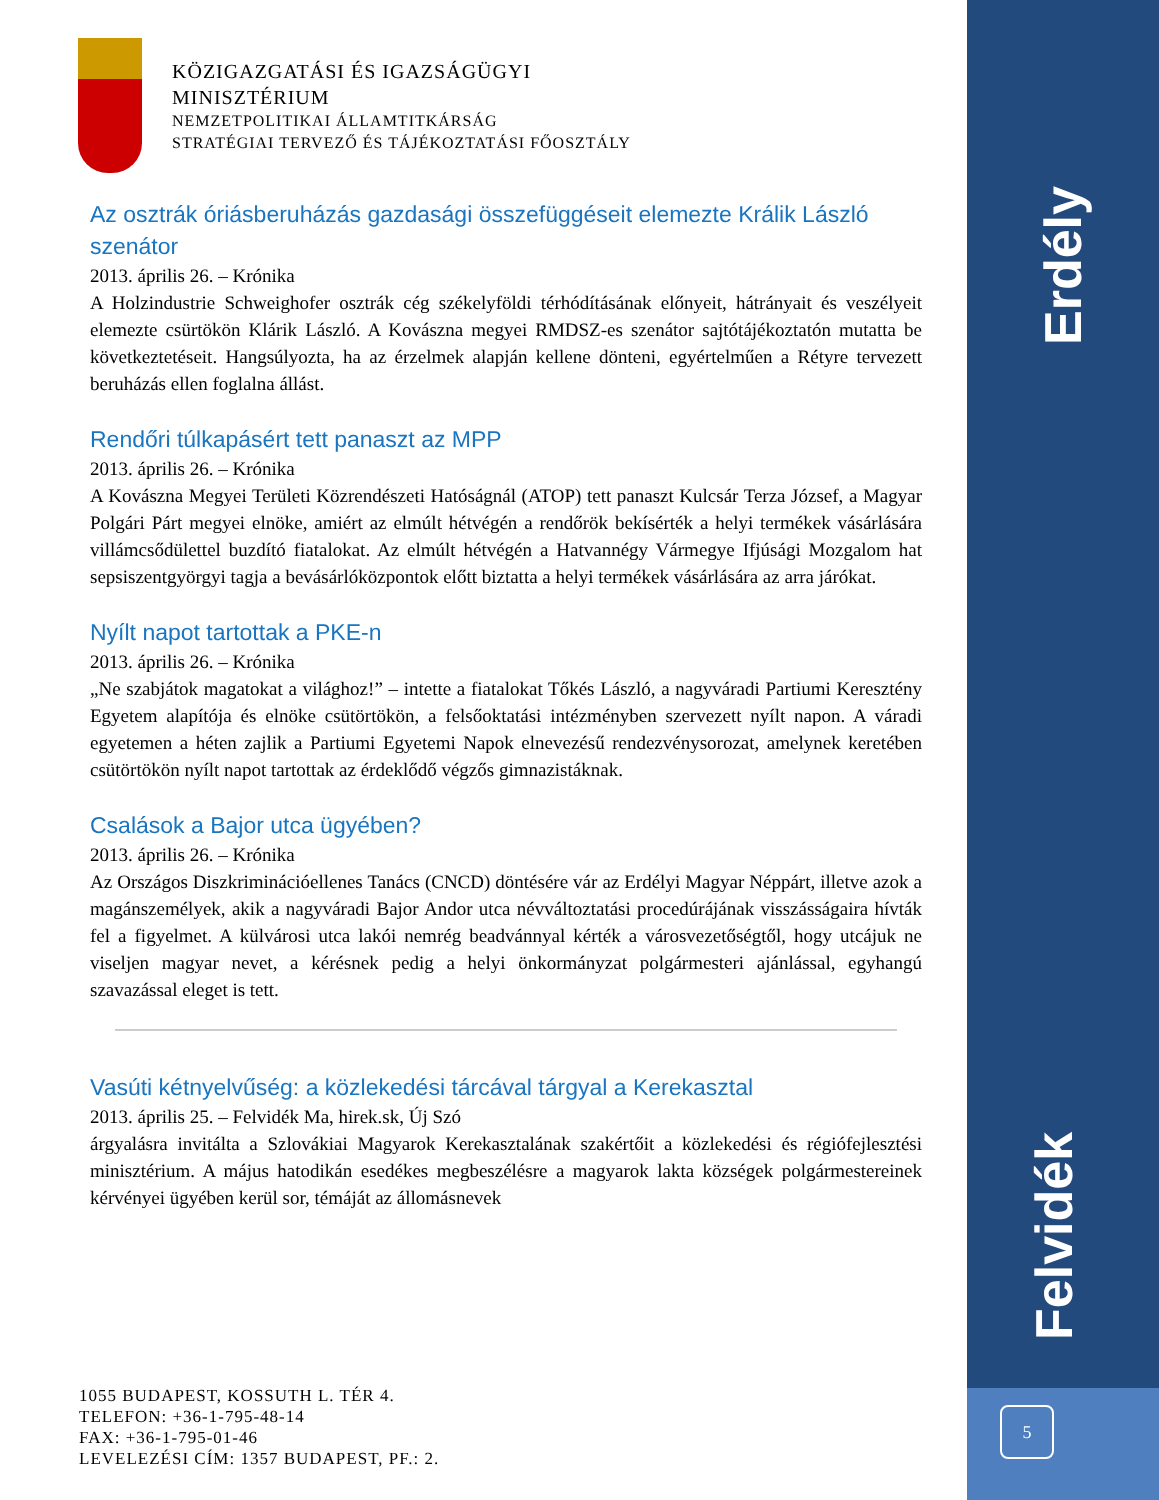Erdély
Felvidék
KÖZIGAZGATÁSI ÉS IGAZSÁGÜGYI
MINISZTÉRIUM
NEMZETPOLITIKAI ÁLLAMTITKÁRSÁG
STRATÉGIAI TERVEZŐ ÉS TÁJÉKOZTATÁSI FŐOSZTÁLY
Az osztrák óriásberuházás gazdasági összefüggéseit elemezte Králik László szenátor
2013. április 26. – Krónika
A Holzindustrie Schweighofer osztrák cég székelyföldi térhódításának előnyeit, hátrányait és veszélyeit elemezte csürtökön Klárik László. A Kovászna megyei RMDSZ-es szenátor sajtótájékoztatón mutatta be következtetéseit. Hangsúlyozta, ha az érzelmek alapján kellene dönteni, egyértelműen a Rétyre tervezett beruházás ellen foglalna állást.
Rendőri túlkapásért tett panaszt az MPP
2013. április 26. – Krónika
A Kovászna Megyei Területi Közrendészeti Hatóságnál (ATOP) tett panaszt Kulcsár Terza József, a Magyar Polgári Párt megyei elnöke, amiért az elmúlt hétvégén a rendőrök bekísérték a helyi termékek vásárlására villámcsődülettel buzdító fiatalokat. Az elmúlt hétvégén a Hatvannégy Vármegye Ifjúsági Mozgalom hat sepsiszentgyörgyi tagja a bevásárlóközpontok előtt biztatta a helyi termékek vásárlására az arra járókat.
Nyílt napot tartottak a PKE-n
2013. április 26. – Krónika
„Ne szabjátok magatokat a világhoz!” – intette a fiatalokat Tőkés László, a nagyváradi Partiumi Keresztény Egyetem alapítója és elnöke csütörtökön, a felsőoktatási intézményben szervezett nyílt napon. A váradi egyetemen a héten zajlik a Partiumi Egyetemi Napok elnevezésű rendezvénysorozat, amelynek keretében csütörtökön nyílt napot tartottak az érdeklődő végzős gimnazistáknak.
Csalások a Bajor utca ügyében?
2013. április 26. – Krónika
Az Országos Diszkriminációellenes Tanács (CNCD) döntésére vár az Erdélyi Magyar Néppárt, illetve azok a magánszemélyek, akik a nagyváradi Bajor Andor utca névváltoztatási procedúrájának visszásságaira hívták fel a figyelmet. A külvárosi utca lakói nemrég beadvánnyal kérték a városvezetőségtől, hogy utcájuk ne viseljen magyar nevet, a kérésnek pedig a helyi önkormányzat polgármesteri ajánlással, egyhangú szavazással eleget is tett.
Vasúti kétnyelvűség: a közlekedési tárcával tárgyal a Kerekasztal
2013. április 25. – Felvidék Ma, hirek.sk, Új Szó
árgyalásra invitálta a Szlovákiai Magyarok Kerekasztalának szakértőit a közlekedési és régiófejlesztési minisztérium. A május hatodikán esedékes megbeszélésre a magyarok lakta községek polgármestereinek kérvényei ügyében kerül sor, témáját az állomásnevek
1055 BUDAPEST, KOSSUTH L. TÉR 4.
TELEFON: +36-1-795-48-14
FAX: +36-1-795-01-46
LEVELEZÉSI CÍM: 1357 BUDAPEST, PF.: 2.
5